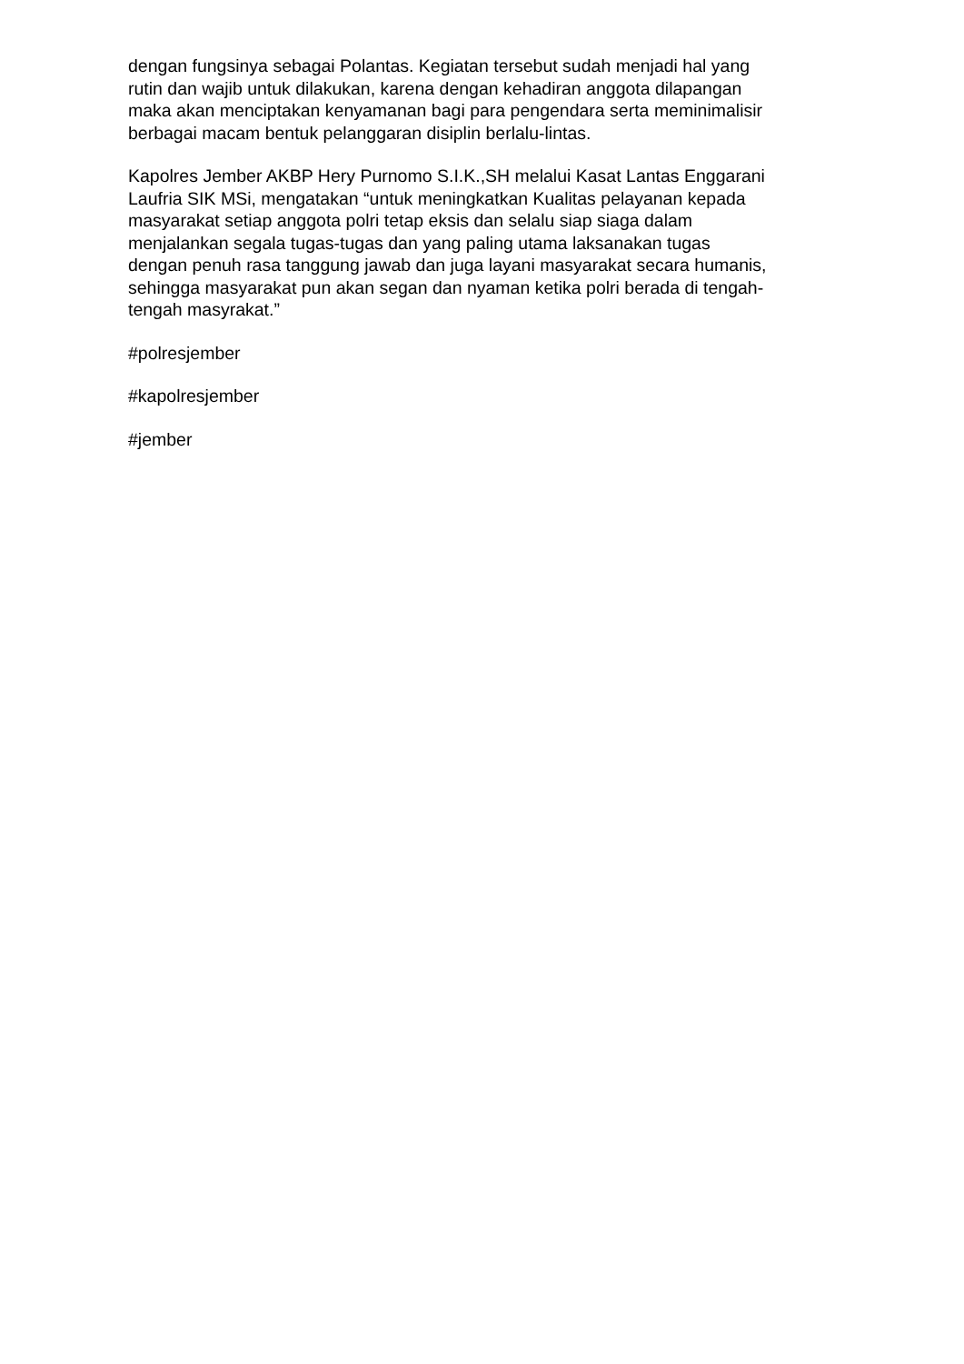dengan fungsinya sebagai Polantas. Kegiatan tersebut sudah menjadi hal yang
rutin dan wajib untuk dilakukan, karena dengan kehadiran anggota dilapangan
maka akan menciptakan kenyamanan bagi para pengendara serta meminimalisir
berbagai macam bentuk pelanggaran disiplin berlalu-lintas.
Kapolres Jember AKBP Hery Purnomo S.I.K.,SH melalui Kasat Lantas Enggarani
Laufria SIK MSi, mengatakan “untuk meningkatkan Kualitas pelayanan kepada
masyarakat setiap anggota polri tetap eksis dan selalu siap siaga dalam
menjalankan segala tugas-tugas dan yang paling utama laksanakan tugas
dengan penuh rasa tanggung jawab dan juga layani masyarakat secara humanis,
sehingga masyarakat pun akan segan dan nyaman ketika polri berada di tengah-
tengah masyrakat.”
#polresjember
#kapolresjember
#jember